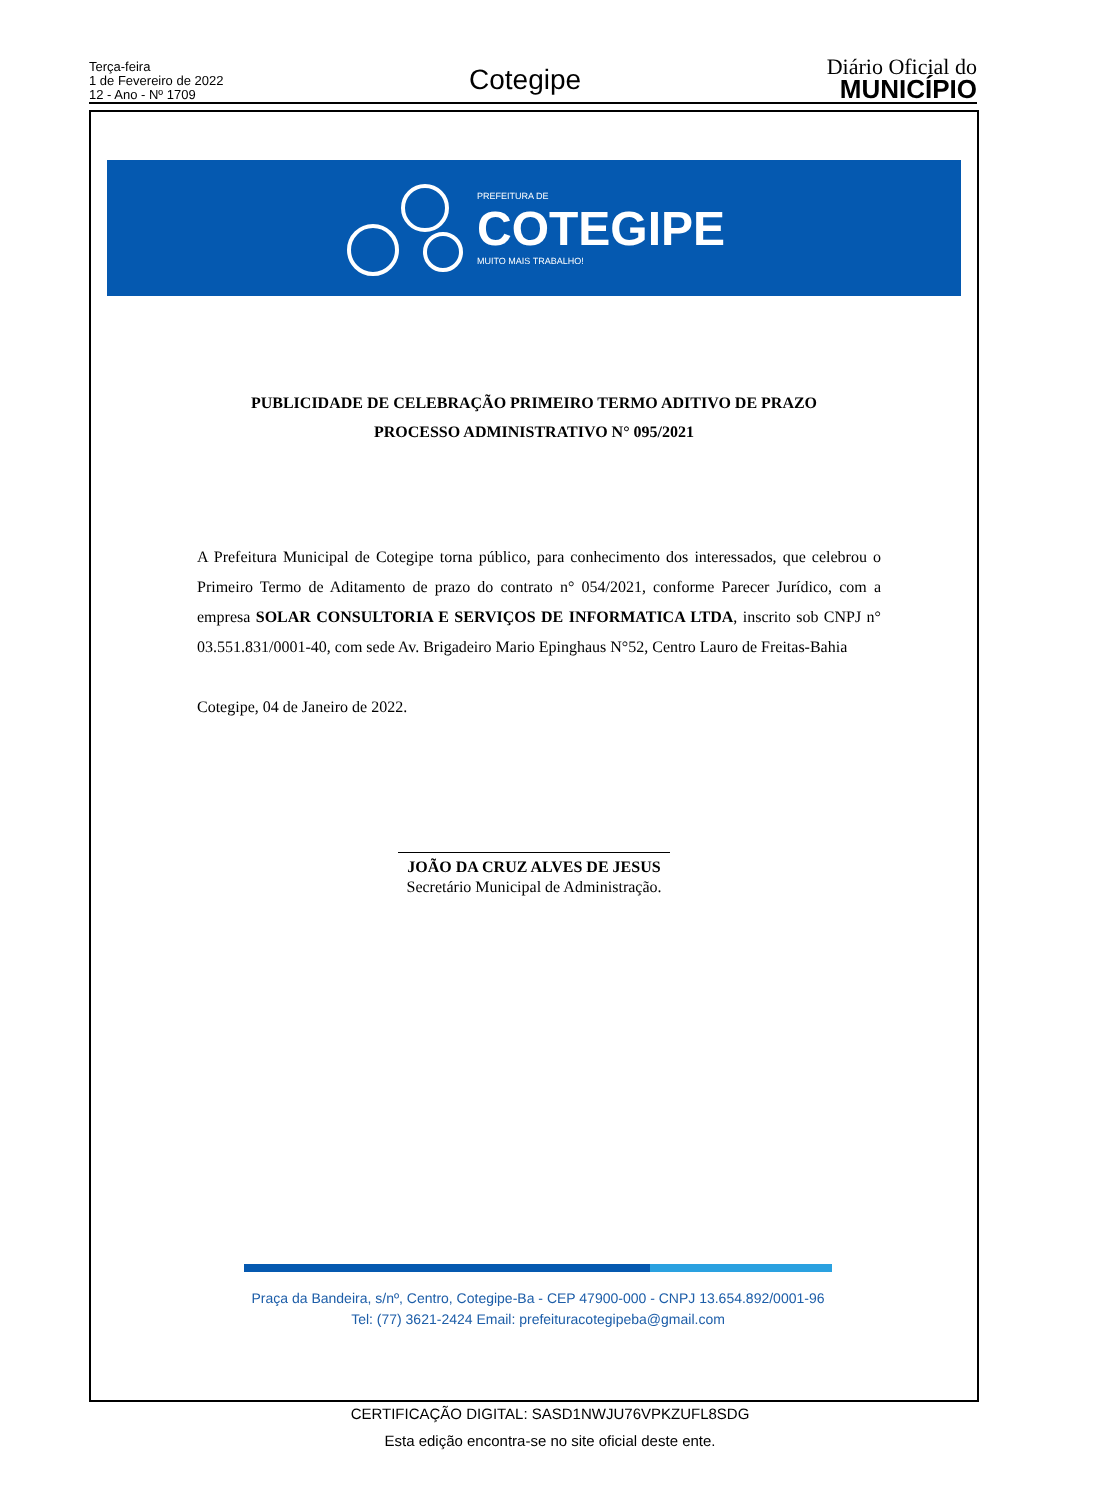Terça-feira
1 de Fevereiro de 2022
12 - Ano - Nº 1709
Cotegipe
Diário Oficial do
MUNICÍPIO
PREFEITURA DE
COTEGIPE
MUITO MAIS TRABALHO!
PUBLICIDADE DE CELEBRAÇÃO PRIMEIRO TERMO ADITIVO DE PRAZO
PROCESSO ADMINISTRATIVO N° 095/2021
A Prefeitura Municipal de Cotegipe torna público, para conhecimento dos interessados, que celebrou o Primeiro Termo de Aditamento de prazo do contrato n° 054/2021, conforme Parecer Jurídico, com a empresa SOLAR CONSULTORIA E SERVIÇOS DE INFORMATICA LTDA, inscrito sob CNPJ n° 03.551.831/0001-40, com sede Av. Brigadeiro Mario Epinghaus N°52, Centro Lauro de Freitas-Bahia
Cotegipe, 04 de Janeiro de 2022.
JOÃO DA CRUZ ALVES DE JESUS
Secretário Municipal de Administração.
Praça da Bandeira, s/nº, Centro, Cotegipe-Ba - CEP 47900-000 - CNPJ 13.654.892/0001-96
Tel: (77) 3621-2424 Email: prefeituracotegipeba@gmail.com
CERTIFICAÇÃO DIGITAL: SASD1NWJU76VPKZUFL8SDG
Esta edição encontra-se no site oficial deste ente.